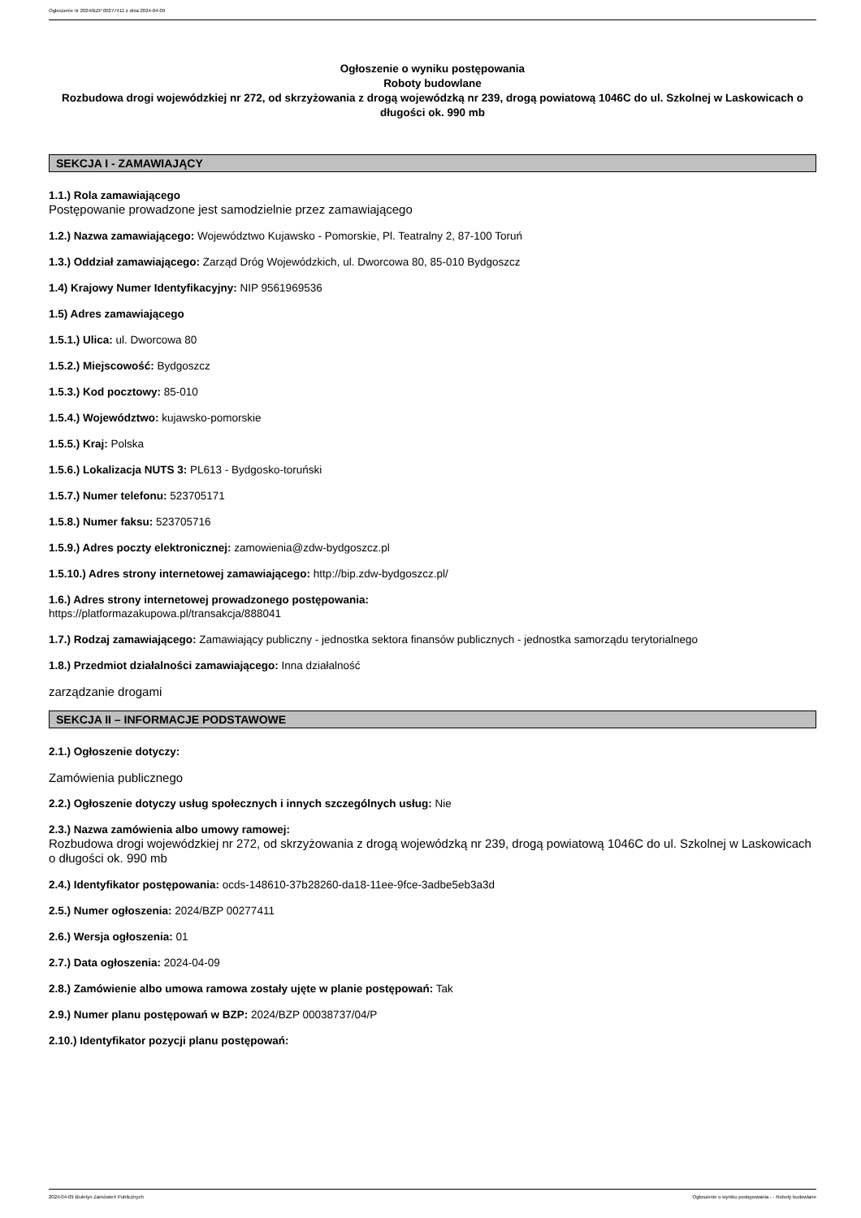Ogłoszenie nr 2024/BZP 00277411 z dnia 2024-04-09
Ogłoszenie o wyniku postępowania
Roboty budowlane
Rozbudowa drogi wojewódzkiej nr 272, od skrzyżowania z drogą wojewódzką nr 239, drogą powiatową 1046C do ul. Szkolnej w Laskowicach o długości ok. 990 mb
SEKCJA I - ZAMAWIAJĄCY
1.1.) Rola zamawiającego
Postępowanie prowadzone jest samodzielnie przez zamawiającego
1.2.) Nazwa zamawiającego: Województwo Kujawsko - Pomorskie, Pl. Teatralny 2, 87-100 Toruń
1.3.) Oddział zamawiającego: Zarząd Dróg Wojewódzkich, ul. Dworcowa 80, 85-010 Bydgoszcz
1.4) Krajowy Numer Identyfikacyjny: NIP 9561969536
1.5) Adres zamawiającego
1.5.1.) Ulica: ul. Dworcowa 80
1.5.2.) Miejscowość: Bydgoszcz
1.5.3.) Kod pocztowy: 85-010
1.5.4.) Województwo: kujawsko-pomorskie
1.5.5.) Kraj: Polska
1.5.6.) Lokalizacja NUTS 3: PL613 - Bydgosko-toruński
1.5.7.) Numer telefonu: 523705171
1.5.8.) Numer faksu: 523705716
1.5.9.) Adres poczty elektronicznej: zamowienia@zdw-bydgoszcz.pl
1.5.10.) Adres strony internetowej zamawiającego: http://bip.zdw-bydgoszcz.pl/
1.6.) Adres strony internetowej prowadzonego postępowania:
https://platformazakupowa.pl/transakcja/888041
1.7.) Rodzaj zamawiającego: Zamawiający publiczny - jednostka sektora finansów publicznych - jednostka samorządu terytorialnego
1.8.) Przedmiot działalności zamawiającego: Inna działalność
zarządzanie drogami
SEKCJA II – INFORMACJE PODSTAWOWE
2.1.) Ogłoszenie dotyczy:
Zamówienia publicznego
2.2.) Ogłoszenie dotyczy usług społecznych i innych szczególnych usług: Nie
2.3.) Nazwa zamówienia albo umowy ramowej:
Rozbudowa drogi wojewódzkiej nr 272, od skrzyżowania z drogą wojewódzką nr 239, drogą powiatową 1046C do ul. Szkolnej w Laskowicach o długości ok. 990 mb
2.4.) Identyfikator postępowania: ocds-148610-37b28260-da18-11ee-9fce-3adbe5eb3a3d
2.5.) Numer ogłoszenia: 2024/BZP 00277411
2.6.) Wersja ogłoszenia: 01
2.7.) Data ogłoszenia: 2024-04-09
2.8.) Zamówienie albo umowa ramowa zostały ujęte w planie postępowań: Tak
2.9.) Numer planu postępowań w BZP: 2024/BZP 00038737/04/P
2.10.) Identyfikator pozycji planu postępowań:
2024-04-09 Biuletyn Zamówień Publicznych Ogłoszenie o wyniku postępowania - - Roboty budowlane